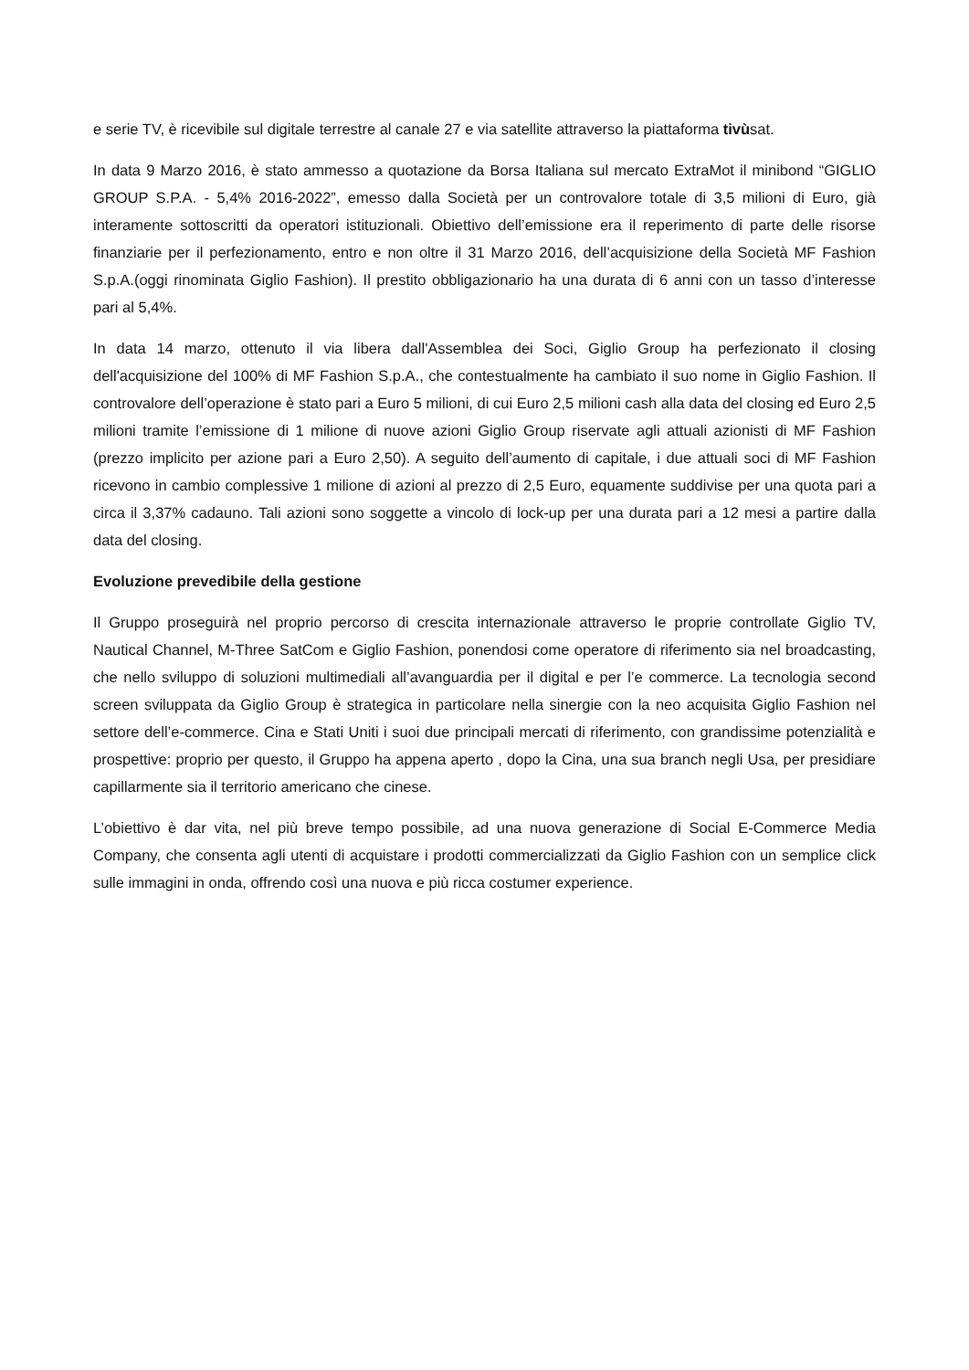e serie TV, è ricevibile sul digitale terrestre al canale 27 e via satellite attraverso la piattaforma tivùsat.
In data 9 Marzo 2016, è stato ammesso a quotazione da Borsa Italiana sul mercato ExtraMot il minibond “GIGLIO GROUP S.P.A. - 5,4% 2016-2022”, emesso dalla Società per un controvalore totale di 3,5 milioni di Euro, già interamente sottoscritti da operatori istituzionali. Obiettivo dell’emissione era il reperimento di parte delle risorse finanziarie per il perfezionamento, entro e non oltre il 31 Marzo 2016, dell’acquisizione della Società MF Fashion S.p.A.(oggi rinominata Giglio Fashion). Il prestito obbligazionario ha una durata di 6 anni con un tasso d’interesse pari al 5,4%.
In data 14 marzo, ottenuto il via libera dall'Assemblea dei Soci, Giglio Group ha perfezionato il closing dell'acquisizione del 100% di MF Fashion S.p.A., che contestualmente ha cambiato il suo nome in Giglio Fashion. Il controvalore dell’operazione è stato pari a Euro 5 milioni, di cui Euro 2,5 milioni cash alla data del closing ed Euro 2,5 milioni tramite l’emissione di 1 milione di nuove azioni Giglio Group riservate agli attuali azionisti di MF Fashion (prezzo implicito per azione pari a Euro 2,50). A seguito dell’aumento di capitale, i due attuali soci di MF Fashion ricevono in cambio complessive 1 milione di azioni al prezzo di 2,5 Euro, equamente suddivise per una quota pari a circa il 3,37% cadauno. Tali azioni sono soggette a vincolo di lock-up per una durata pari a 12 mesi a partire dalla data del closing.
Evoluzione prevedibile della gestione
Il Gruppo proseguirà nel proprio percorso di crescita internazionale attraverso le proprie controllate Giglio TV, Nautical Channel, M-Three SatCom e Giglio Fashion, ponendosi come operatore di riferimento sia nel broadcasting, che nello sviluppo di soluzioni multimediali all’avanguardia per il digital e per l’e commerce. La tecnologia second screen sviluppata da Giglio Group è strategica in particolare nella sinergie con la neo acquisita Giglio Fashion nel settore dell’e-commerce. Cina e Stati Uniti i suoi due principali mercati di riferimento, con grandissime potenzialità e prospettive: proprio per questo, il Gruppo ha appena aperto , dopo la Cina, una sua branch negli Usa, per presidiare capillarmente sia il territorio americano che cinese.
L’obiettivo è dar vita, nel più breve tempo possibile, ad una nuova generazione di Social E-Commerce Media Company, che consenta agli utenti di acquistare i prodotti commercializzati da Giglio Fashion con un semplice click sulle immagini in onda, offrendo così una nuova e più ricca costumer experience.